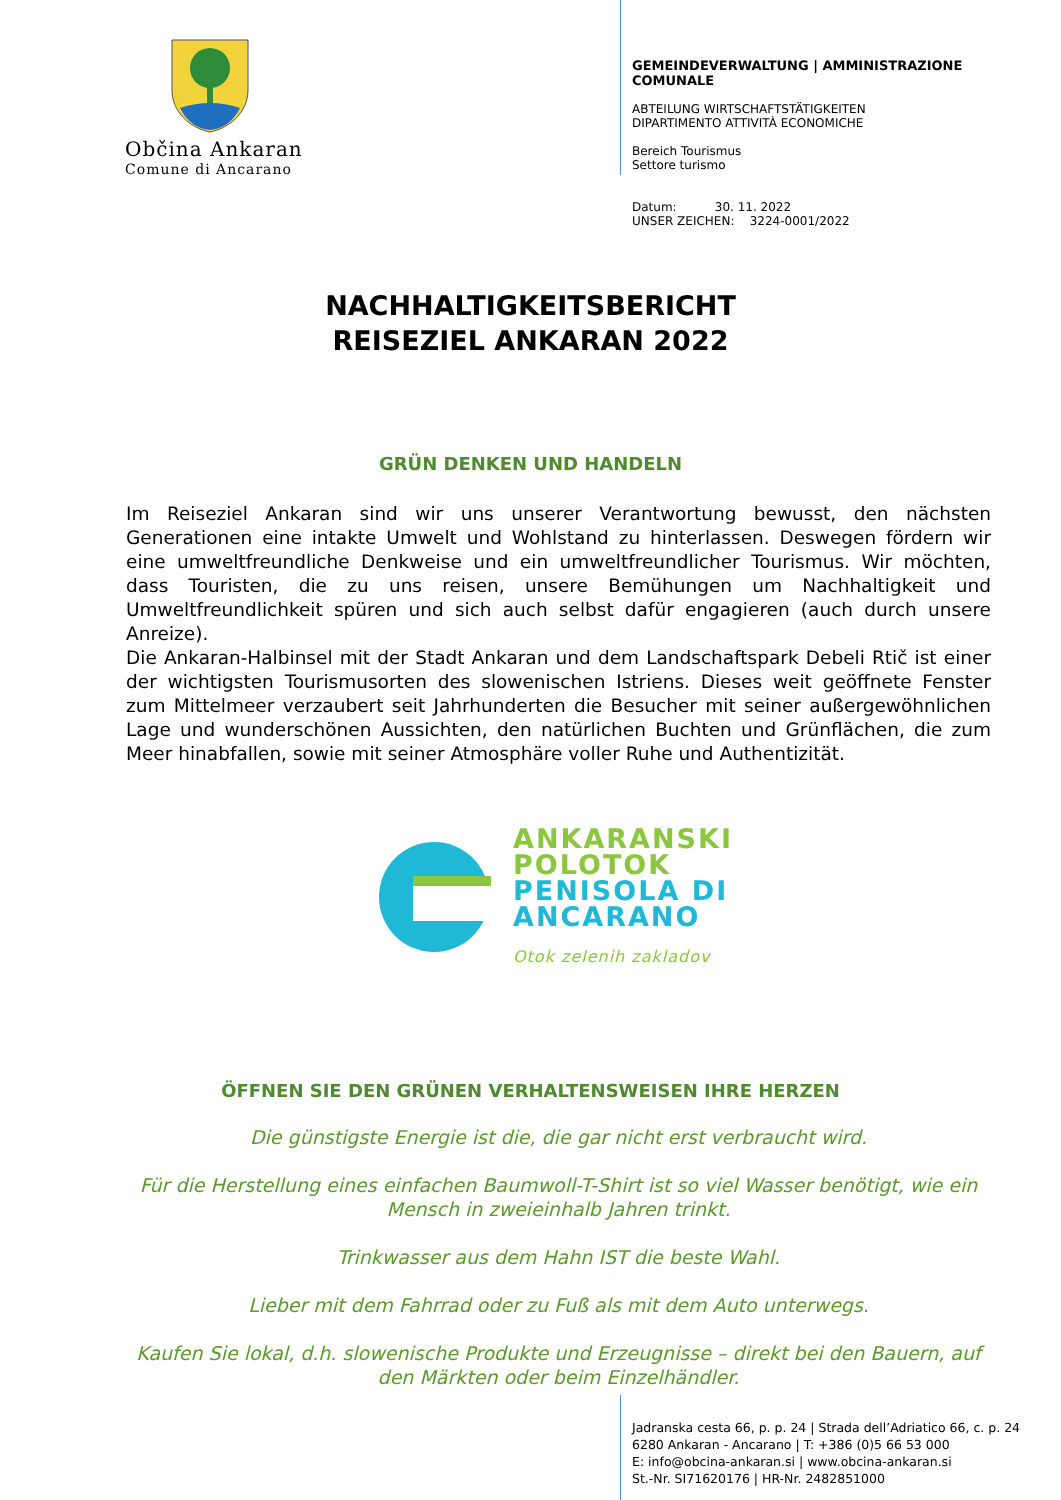Občina Ankaran
Comune di Ancarano
GEMEINDEVERWALTUNG | AMMINISTRAZIONE
COMUNALE
ABTEILUNG WIRTSCHAFTSTÄTIGKEITEN
DIPARTIMENTO ATTIVITÀ ECONOMICHE
Bereich Tourismus
Settore turismo
Datum: 30. 11. 2022
UNSER ZEICHEN: 3224-0001/2022
NACHHALTIGKEITSBERICHT
REISEZIEL ANKARAN 2022
GRÜN DENKEN UND HANDELN
Im Reiseziel Ankaran sind wir uns unserer Verantwortung bewusst, den nächsten Generationen eine intakte Umwelt und Wohlstand zu hinterlassen. Deswegen fördern wir eine umweltfreundliche Denkweise und ein umweltfreundlicher Tourismus. Wir möchten, dass Touristen, die zu uns reisen, unsere Bemühungen um Nachhaltigkeit und Umweltfreundlichkeit spüren und sich auch selbst dafür engagieren (auch durch unsere Anreize).
Die Ankaran-Halbinsel mit der Stadt Ankaran und dem Landschaftspark Debeli Rtič ist einer der wichtigsten Tourismusorten des slowenischen Istriens. Dieses weit geöffnete Fenster zum Mittelmeer verzaubert seit Jahrhunderten die Besucher mit seiner außergewöhnlichen Lage und wunderschönen Aussichten, den natürlichen Buchten und Grünflächen, die zum Meer hinabfallen, sowie mit seiner Atmosphäre voller Ruhe und Authentizität.
ANKARANSKI
POLOTOK
PENISOLA DI
ANCARANO
Otok zelenih zakladov
ÖFFNEN SIE DEN GRÜNEN VERHALTENSWEISEN IHRE HERZEN
Die günstigste Energie ist die, die gar nicht erst verbraucht wird.
Für die Herstellung eines einfachen Baumwoll-T-Shirt ist so viel Wasser benötigt, wie ein Mensch in zweieinhalb Jahren trinkt.
Trinkwasser aus dem Hahn IST die beste Wahl.
Lieber mit dem Fahrrad oder zu Fuß als mit dem Auto unterwegs.
Kaufen Sie lokal, d.h. slowenische Produkte und Erzeugnisse – direkt bei den Bauern, auf den Märkten oder beim Einzelhändler.
Jadranska cesta 66, p. p. 24 | Strada dell’Adriatico 66, c. p. 24
6280 Ankaran - Ancarano | T: +386 (0)5 66 53 000
E: info@obcina-ankaran.si | www.obcina-ankaran.si
St.-Nr. SI71620176 | HR-Nr. 2482851000